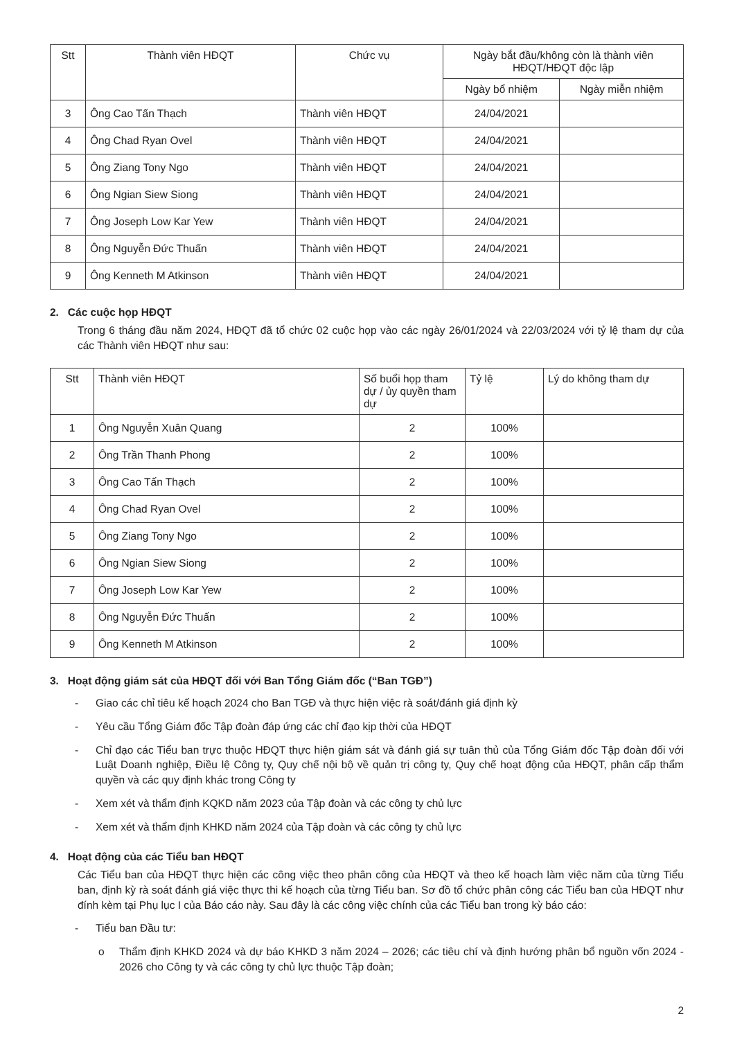| Stt | Thành viên HĐQT | Chức vụ | Ngày bắt đầu/không còn là thành viên HĐQT/HĐQT độc lập | |
| --- | --- | --- | --- | --- |
| | | | Ngày bổ nhiệm | Ngày miễn nhiệm |
| 3 | Ông Cao Tấn Thạch | Thành viên HĐQT | 24/04/2021 | |
| 4 | Ông Chad Ryan Ovel | Thành viên HĐQT | 24/04/2021 | |
| 5 | Ông Ziang Tony Ngo | Thành viên HĐQT | 24/04/2021 | |
| 6 | Ông Ngian Siew Siong | Thành viên HĐQT | 24/04/2021 | |
| 7 | Ông Joseph Low Kar Yew | Thành viên HĐQT | 24/04/2021 | |
| 8 | Ông Nguyễn Đức Thuấn | Thành viên HĐQT | 24/04/2021 | |
| 9 | Ông Kenneth M Atkinson | Thành viên HĐQT | 24/04/2021 | |
2. Các cuộc họp HĐQT
Trong 6 tháng đầu năm 2024, HĐQT đã tổ chức 02 cuộc họp vào các ngày 26/01/2024 và 22/03/2024 với tỷ lệ tham dự của các Thành viên HĐQT như sau:
| Stt | Thành viên HĐQT | Số buổi họp tham dự / ủy quyền tham dự | Tỷ lệ | Lý do không tham dự |
| --- | --- | --- | --- | --- |
| 1 | Ông Nguyễn Xuân Quang | 2 | 100% | |
| 2 | Ông Trần Thanh Phong | 2 | 100% | |
| 3 | Ông Cao Tấn Thạch | 2 | 100% | |
| 4 | Ông Chad Ryan Ovel | 2 | 100% | |
| 5 | Ông Ziang Tony Ngo | 2 | 100% | |
| 6 | Ông Ngian Siew Siong | 2 | 100% | |
| 7 | Ông Joseph Low Kar Yew | 2 | 100% | |
| 8 | Ông Nguyễn Đức Thuấn | 2 | 100% | |
| 9 | Ông Kenneth M Atkinson | 2 | 100% | |
3. Hoạt động giám sát của HĐQT đối với Ban Tổng Giám đốc (“Ban TGĐ”)
- Giao các chỉ tiêu kế hoạch 2024 cho Ban TGĐ và thực hiện việc rà soát/đánh giá định kỳ
- Yêu cầu Tổng Giám đốc Tập đoàn đáp ứng các chỉ đạo kịp thời của HĐQT
- Chỉ đạo các Tiểu ban trực thuộc HĐQT thực hiện giám sát và đánh giá sự tuân thủ của Tổng Giám đốc Tập đoàn đối với Luật Doanh nghiệp, Điều lệ Công ty, Quy chế nội bộ về quản trị công ty, Quy chế hoạt động của HĐQT, phân cấp thẩm quyền và các quy định khác trong Công ty
- Xem xét và thẩm định KQKD năm 2023 của Tập đoàn và các công ty chủ lực
- Xem xét và thẩm định KHKD năm 2024 của Tập đoàn và các công ty chủ lực
4. Hoạt động của các Tiểu ban HĐQT
Các Tiểu ban của HĐQT thực hiện các công việc theo phân công của HĐQT và theo kế hoạch làm việc năm của từng Tiểu ban, định kỳ rà soát đánh giá việc thực thi kế hoạch của từng Tiểu ban. Sơ đồ tổ chức phân công các Tiểu ban của HĐQT như đính kèm tại Phụ lục I của Báo cáo này. Sau đây là các công việc chính của các Tiểu ban trong kỳ báo cáo:
- Tiểu ban Đầu tư:
o Thẩm định KHKD 2024 và dự báo KHKD 3 năm 2024 – 2026; các tiêu chí và định hướng phân bổ nguồn vốn 2024 - 2026 cho Công ty và các công ty chủ lực thuộc Tập đoàn;
2